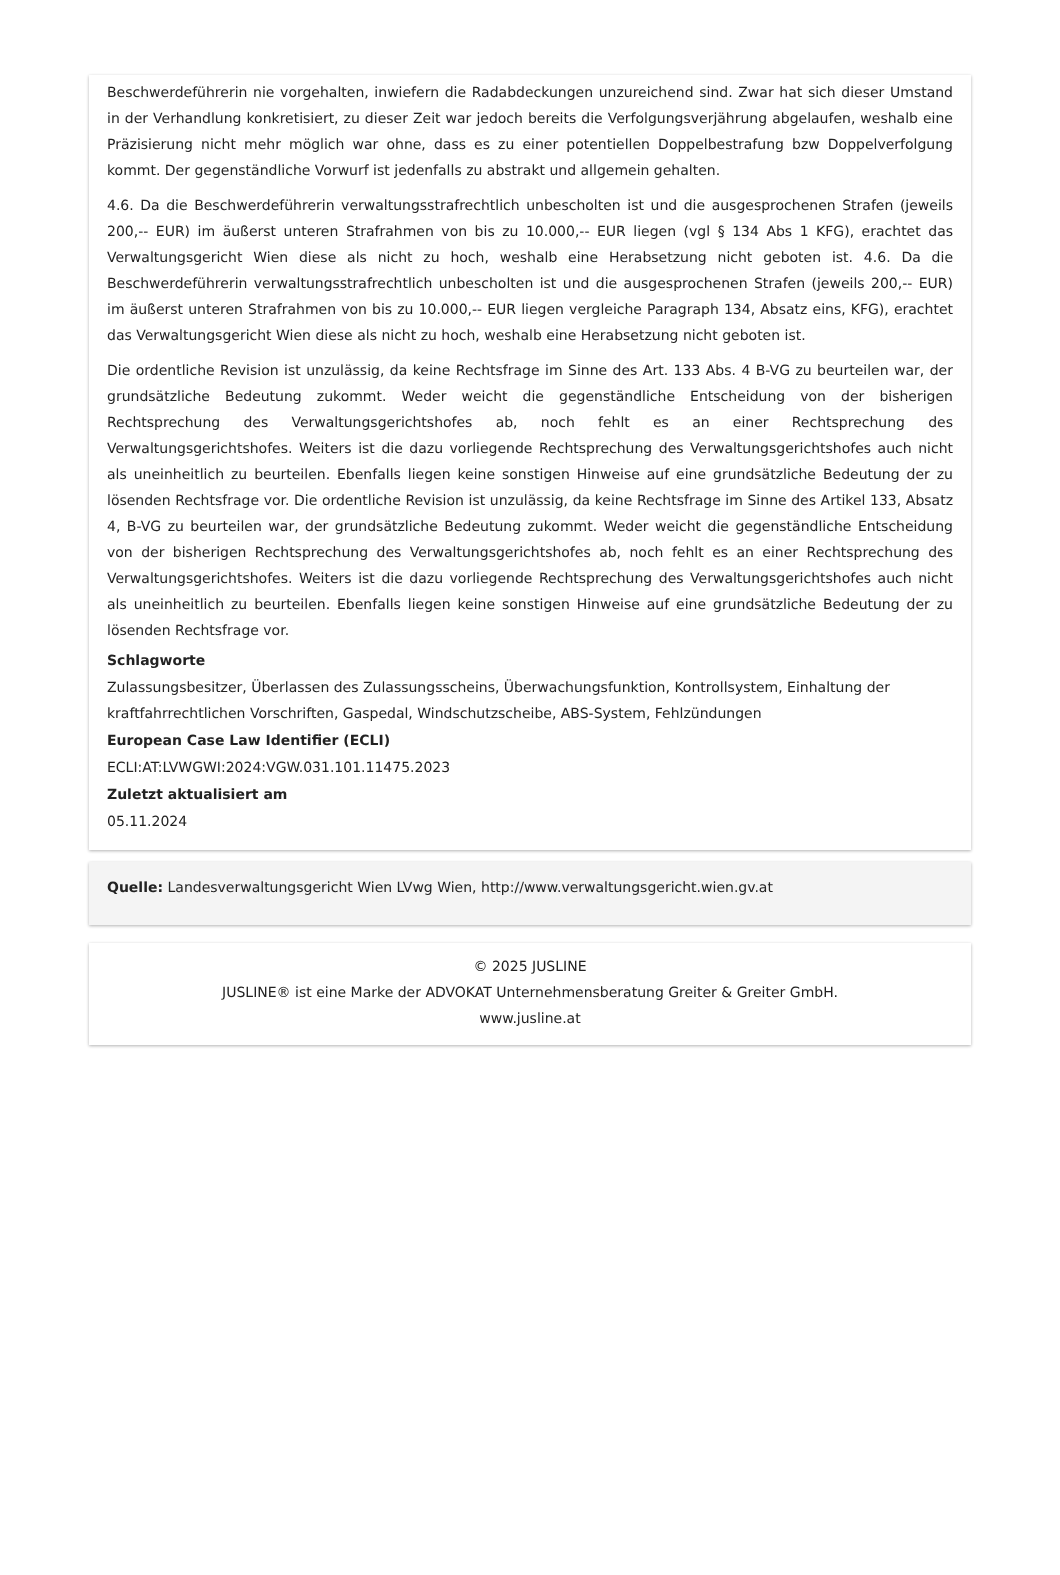Beschwerdeführerin nie vorgehalten, inwiefern die Radabdeckungen unzureichend sind. Zwar hat sich dieser Umstand in der Verhandlung konkretisiert, zu dieser Zeit war jedoch bereits die Verfolgungsverjährung abgelaufen, weshalb eine Präzisierung nicht mehr möglich war ohne, dass es zu einer potentiellen Doppelbestrafung bzw Doppelverfolgung kommt. Der gegenständliche Vorwurf ist jedenfalls zu abstrakt und allgemein gehalten.
4.6. Da die Beschwerdeführerin verwaltungsstrafrechtlich unbescholten ist und die ausgesprochenen Strafen (jeweils 200,-- EUR) im äußerst unteren Strafrahmen von bis zu 10.000,-- EUR liegen (vgl § 134 Abs 1 KFG), erachtet das Verwaltungsgericht Wien diese als nicht zu hoch, weshalb eine Herabsetzung nicht geboten ist. 4.6. Da die Beschwerdeführerin verwaltungsstrafrechtlich unbescholten ist und die ausgesprochenen Strafen (jeweils 200,-- EUR) im äußerst unteren Strafrahmen von bis zu 10.000,-- EUR liegen vergleiche Paragraph 134, Absatz eins, KFG), erachtet das Verwaltungsgericht Wien diese als nicht zu hoch, weshalb eine Herabsetzung nicht geboten ist.
Die ordentliche Revision ist unzulässig, da keine Rechtsfrage im Sinne des Art. 133 Abs. 4 B-VG zu beurteilen war, der grundsätzliche Bedeutung zukommt. Weder weicht die gegenständliche Entscheidung von der bisherigen Rechtsprechung des Verwaltungsgerichtshofes ab, noch fehlt es an einer Rechtsprechung des Verwaltungsgerichtshofes. Weiters ist die dazu vorliegende Rechtsprechung des Verwaltungsgerichtshofes auch nicht als uneinheitlich zu beurteilen. Ebenfalls liegen keine sonstigen Hinweise auf eine grundsätzliche Bedeutung der zu lösenden Rechtsfrage vor. Die ordentliche Revision ist unzulässig, da keine Rechtsfrage im Sinne des Artikel 133, Absatz 4, B-VG zu beurteilen war, der grundsätzliche Bedeutung zukommt. Weder weicht die gegenständliche Entscheidung von der bisherigen Rechtsprechung des Verwaltungsgerichtshofes ab, noch fehlt es an einer Rechtsprechung des Verwaltungsgerichtshofes. Weiters ist die dazu vorliegende Rechtsprechung des Verwaltungsgerichtshofes auch nicht als uneinheitlich zu beurteilen. Ebenfalls liegen keine sonstigen Hinweise auf eine grundsätzliche Bedeutung der zu lösenden Rechtsfrage vor.
Schlagworte
Zulassungsbesitzer, Überlassen des Zulassungsscheins, Überwachungsfunktion, Kontrollsystem, Einhaltung der kraftfahrrechtlichen Vorschriften, Gaspedal, Windschutzscheibe, ABS-System, Fehlzündungen
European Case Law Identifier (ECLI)
ECLI:AT:LVWGWI:2024:VGW.031.101.11475.2023
Zuletzt aktualisiert am
05.11.2024
Quelle: Landesverwaltungsgericht Wien LVwg Wien, http://www.verwaltungsgericht.wien.gv.at
© 2025 JUSLINE
JUSLINE® ist eine Marke der ADVOKAT Unternehmensberatung Greiter & Greiter GmbH.
www.jusline.at